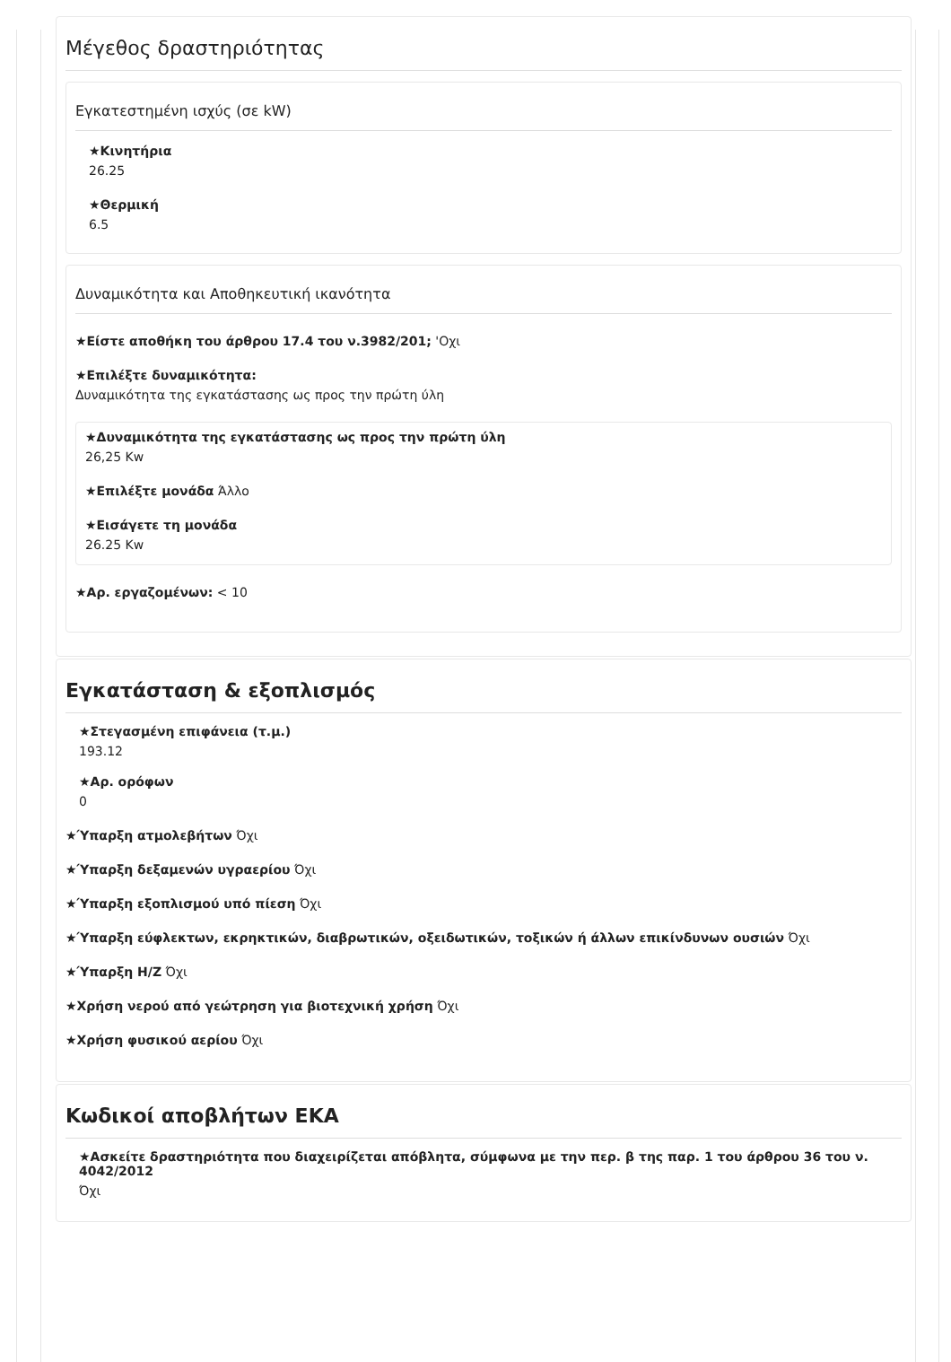Μέγεθος δραστηριότητας
Εγκατεστημένη ισχύς (σε kW)
★Κινητήρια
26.25
★Θερμική
6.5
Δυναμικότητα και Αποθηκευτική ικανότητα
★Είστε αποθήκη του άρθρου 17.4 του ν.3982/201; 'Οχι
★Επιλέξτε δυναμικότητα:
Δυναμικότητα της εγκατάστασης ως προς την πρώτη ύλη
★Δυναμικότητα της εγκατάστασης ως προς την πρώτη ύλη
26,25 Kw
★Επιλέξτε μονάδα Άλλο
★Εισάγετε τη μονάδα
26.25 Kw
★Αρ. εργαζομένων: < 10
Εγκατάσταση & εξοπλισμός
★Στεγασμένη επιφάνεια (τ.μ.)
193.12
★Αρ. ορόφων
0
★Ύπαρξη ατμολεβήτων Όχι
★Ύπαρξη δεξαμενών υγραερίου Όχι
★Ύπαρξη εξοπλισμού υπό πίεση Όχι
★Ύπαρξη εύφλεκτων, εκρηκτικών, διαβρωτικών, οξειδωτικών, τοξικών ή άλλων επικίνδυνων ουσιών Όχι
★Ύπαρξη Η/Ζ Όχι
★Χρήση νερού από γεώτρηση για βιοτεχνική χρήση Όχι
★Χρήση φυσικού αερίου Όχι
Κωδικοί αποβλήτων ΕΚΑ
★Ασκείτε δραστηριότητα που διαχειρίζεται απόβλητα, σύμφωνα με την περ. β της παρ. 1 του άρθρου 36 του ν. 4042/2012
Όχι